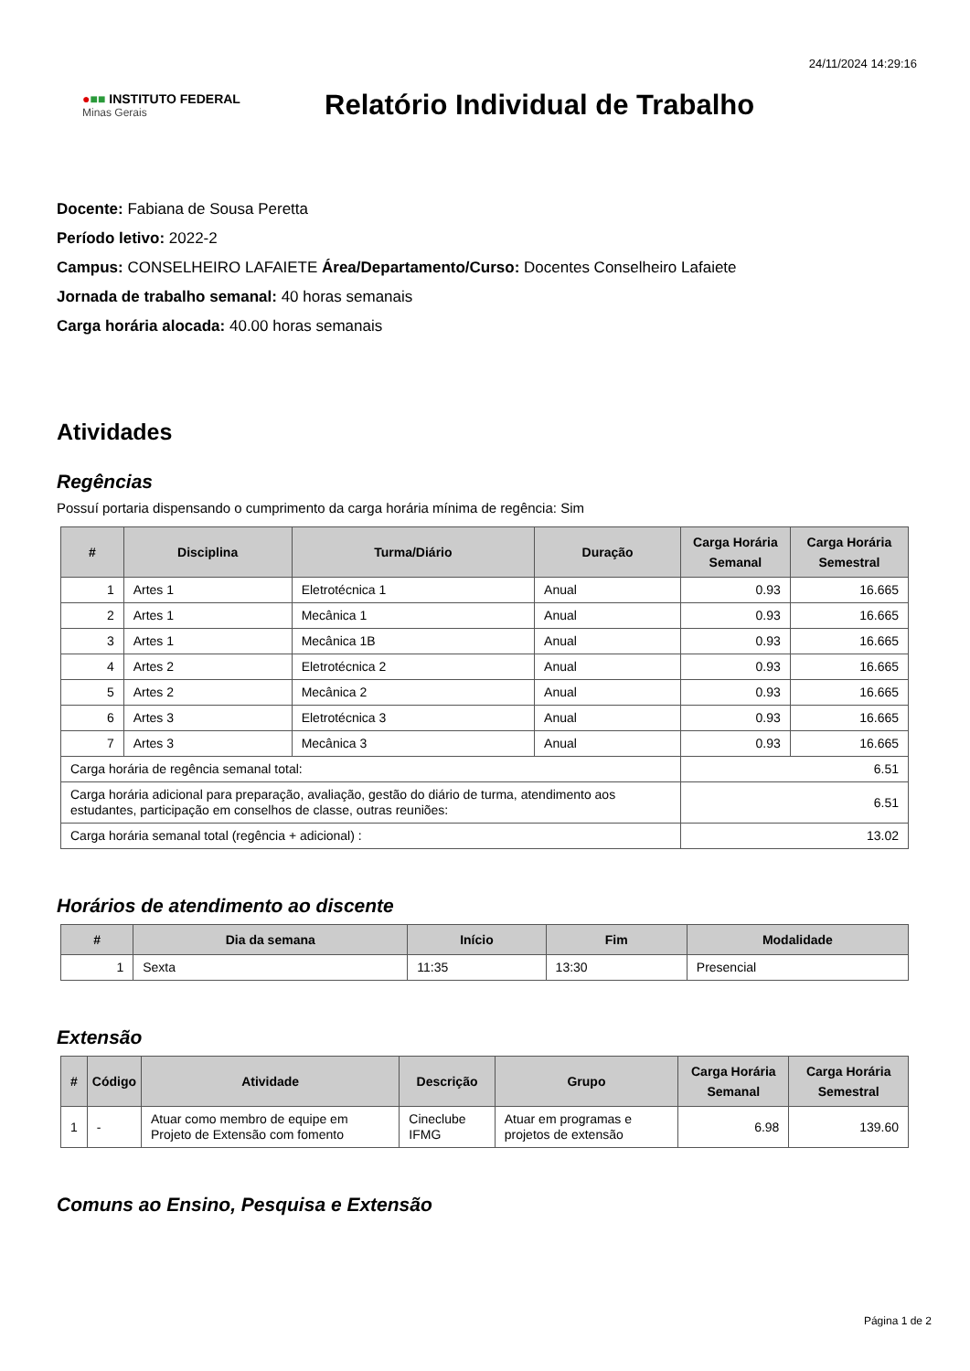24/11/2024 14:29:16
●■■ INSTITUTO FEDERAL
Minas Gerais
Relatório Individual de Trabalho
Docente: Fabiana de Sousa Peretta
Período letivo: 2022-2
Campus: CONSELHEIRO LAFAIETE Área/Departamento/Curso: Docentes Conselheiro Lafaiete
Jornada de trabalho semanal: 40 horas semanais
Carga horária alocada: 40.00 horas semanais
Atividades
Regências
Possuí portaria dispensando o cumprimento da carga horária mínima de regência: Sim
| # | Disciplina | Turma/Diário | Duração | Carga Horária Semanal | Carga Horária Semestral |
| --- | --- | --- | --- | --- | --- |
| 1 | Artes 1 | Eletrotécnica 1 | Anual | 0.93 | 16.665 |
| 2 | Artes 1 | Mecânica 1 | Anual | 0.93 | 16.665 |
| 3 | Artes 1 | Mecânica 1B | Anual | 0.93 | 16.665 |
| 4 | Artes 2 | Eletrotécnica 2 | Anual | 0.93 | 16.665 |
| 5 | Artes 2 | Mecânica 2 | Anual | 0.93 | 16.665 |
| 6 | Artes 3 | Eletrotécnica 3 | Anual | 0.93 | 16.665 |
| 7 | Artes 3 | Mecânica 3 | Anual | 0.93 | 16.665 |
| Carga horária de regência semanal total: | | | | 6.51 | |
| Carga horária adicional para preparação, avaliação, gestão do diário de turma, atendimento aos estudantes, participação em conselhos de classe, outras reuniões: | | | | 6.51 | |
| Carga horária semanal total (regência + adicional) : | | | | 13.02 | |
Horários de atendimento ao discente
| # | Dia da semana | Início | Fim | Modalidade |
| --- | --- | --- | --- | --- |
| 1 | Sexta | 11:35 | 13:30 | Presencial |
Extensão
| # | Código | Atividade | Descrição | Grupo | Carga Horária Semanal | Carga Horária Semestral |
| --- | --- | --- | --- | --- | --- | --- |
| 1 | - | Atuar como membro de equipe em Projeto de Extensão com fomento | Cineclube IFMG | Atuar em programas e projetos de extensão | 6.98 | 139.60 |
Comuns ao Ensino, Pesquisa e Extensão
Página 1 de 2